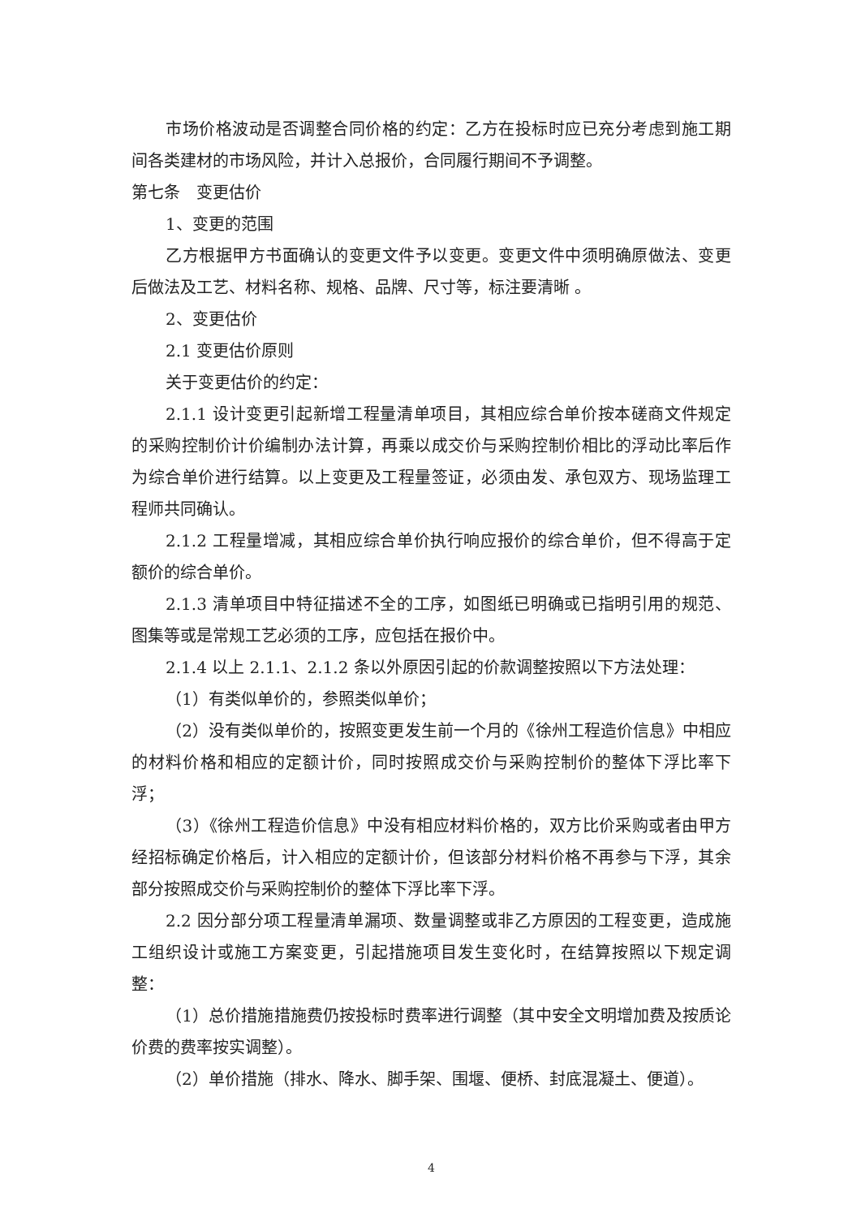市场价格波动是否调整合同价格的约定：乙方在投标时应已充分考虑到施工期间各类建材的市场风险，并计入总报价，合同履行期间不予调整。
第七条　变更估价
1、变更的范围
乙方根据甲方书面确认的变更文件予以变更。变更文件中须明确原做法、变更后做法及工艺、材料名称、规格、品牌、尺寸等，标注要清晰 。
2、变更估价
2.1 变更估价原则
关于变更估价的约定：
2.1.1 设计变更引起新增工程量清单项目，其相应综合单价按本磋商文件规定的采购控制价计价编制办法计算，再乘以成交价与采购控制价相比的浮动比率后作为综合单价进行结算。以上变更及工程量签证，必须由发、承包双方、现场监理工程师共同确认。
2.1.2 工程量增减，其相应综合单价执行响应报价的综合单价，但不得高于定额价的综合单价。
2.1.3 清单项目中特征描述不全的工序，如图纸已明确或已指明引用的规范、图集等或是常规工艺必须的工序，应包括在报价中。
2.1.4 以上 2.1.1、2.1.2 条以外原因引起的价款调整按照以下方法处理：
（1）有类似单价的，参照类似单价；
（2）没有类似单价的，按照变更发生前一个月的《徐州工程造价信息》中相应的材料价格和相应的定额计价，同时按照成交价与采购控制价的整体下浮比率下浮；
（3）《徐州工程造价信息》中没有相应材料价格的，双方比价采购或者由甲方经招标确定价格后，计入相应的定额计价，但该部分材料价格不再参与下浮，其余部分按照成交价与采购控制价的整体下浮比率下浮。
2.2 因分部分项工程量清单漏项、数量调整或非乙方原因的工程变更，造成施工组织设计或施工方案变更，引起措施项目发生变化时，在结算按照以下规定调整：
（1）总价措施措施费仍按投标时费率进行调整（其中安全文明增加费及按质论价费的费率按实调整）。
（2）单价措施（排水、降水、脚手架、围堰、便桥、封底混凝土、便道）。
4